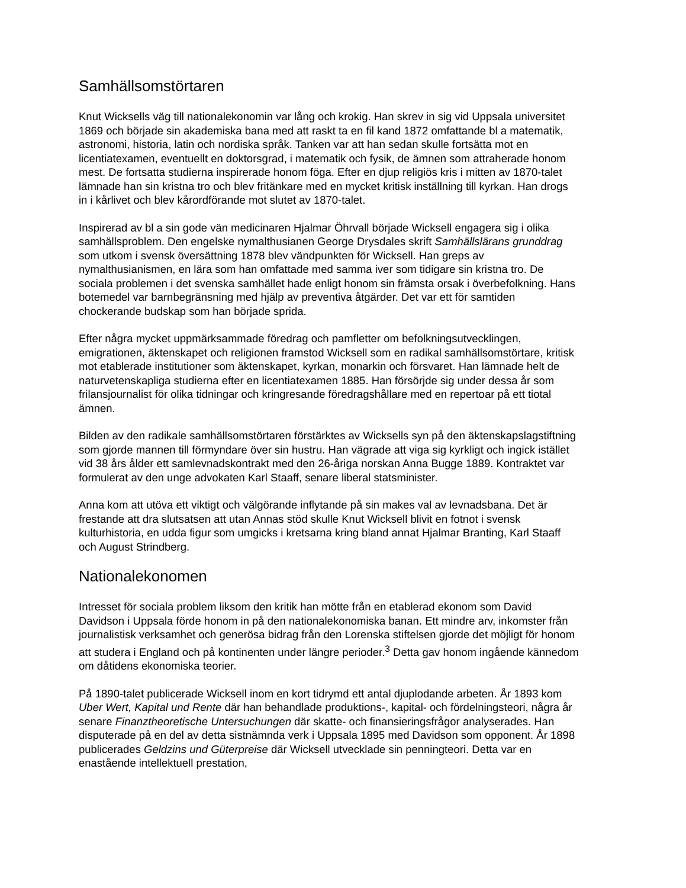Samhällsomstörtaren
Knut Wicksells väg till nationalekonomin var lång och krokig. Han skrev in sig vid Uppsala universitet 1869 och började sin akademiska bana med att raskt ta en fil kand 1872 omfattande bl a matematik, astronomi, historia, latin och nordiska språk. Tanken var att han sedan skulle fortsätta mot en licentiatexamen, eventuellt en doktorsgrad, i matematik och fysik, de ämnen som attraherade honom mest. De fortsatta studierna inspirerade honom föga. Efter en djup religiös kris i mitten av 1870-talet lämnade han sin kristna tro och blev fritänkare med en mycket kritisk inställning till kyrkan. Han drogs in i kårlivet och blev kårordförande mot slutet av 1870-talet.
Inspirerad av bl a sin gode vän medicinaren Hjalmar Öhrvall började Wicksell engagera sig i olika samhällsproblem. Den engelske nymalthusianen George Drysdales skrift Samhällslärans grunddrag som utkom i svensk översättning 1878 blev vändpunkten för Wicksell. Han greps av nymalthusianismen, en lära som han omfattade med samma iver som tidigare sin kristna tro. De sociala problemen i det svenska samhället hade enligt honom sin främsta orsak i överbefolkning. Hans botemedel var barnbegränsning med hjälp av preventiva åtgärder. Det var ett för samtiden chockerande budskap som han började sprida.
Efter några mycket uppmärksammade föredrag och pamfletter om befolkningsutvecklingen, emigrationen, äktenskapet och religionen framstod Wicksell som en radikal samhällsomstörtare, kritisk mot etablerade institutioner som äktenskapet, kyrkan, monarkin och försvaret. Han lämnade helt de naturvetenskapliga studierna efter en licentiatexamen 1885. Han försörjde sig under dessa år som frilansjournalist för olika tidningar och kringresande föredragshållare med en repertoar på ett tiotal ämnen.
Bilden av den radikale samhällsomstörtaren förstärktes av Wicksells syn på den äktenskapslagstiftning som gjorde mannen till förmyndare över sin hustru. Han vägrade att viga sig kyrkligt och ingick istället vid 38 års ålder ett samlevnadskontrakt med den 26-åriga norskan Anna Bugge 1889. Kontraktet var formulerat av den unge advokaten Karl Staaff, senare liberal statsminister.
Anna kom att utöva ett viktigt och välgörande inflytande på sin makes val av levnadsbana. Det är frestande att dra slutsatsen att utan Annas stöd skulle Knut Wicksell blivit en fotnot i svensk kulturhistoria, en udda figur som umgicks i kretsarna kring bland annat Hjalmar Branting, Karl Staaff och August Strindberg.
Nationalekonomen
Intresset för sociala problem liksom den kritik han mötte från en etablerad ekonom som David Davidson i Uppsala förde honom in på den nationalekonomiska banan. Ett mindre arv, inkomster från journalistisk verksamhet och generösa bidrag från den Lorenska stiftelsen gjorde det möjligt för honom att studera i England och på kontinenten under längre perioder.<sup>3</sup> Detta gav honom ingående kännedom om dåtidens ekonomiska teorier.
På 1890-talet publicerade Wicksell inom en kort tidrymd ett antal djuplodande arbeten. År 1893 kom Uber Wert, Kapital und Rente där han behandlade produktions-, kapital- och fördelningsteori, några år senare Finanztheoretische Untersuchungen där skatte- och finansieringsfrågor analyserades. Han disputerade på en del av detta sistnämnda verk i Uppsala 1895 med Davidson som opponent. År 1898 publicerades Geldzins und Güterpreise där Wicksell utvecklade sin penningteori. Detta var en enastående intellektuell prestation,